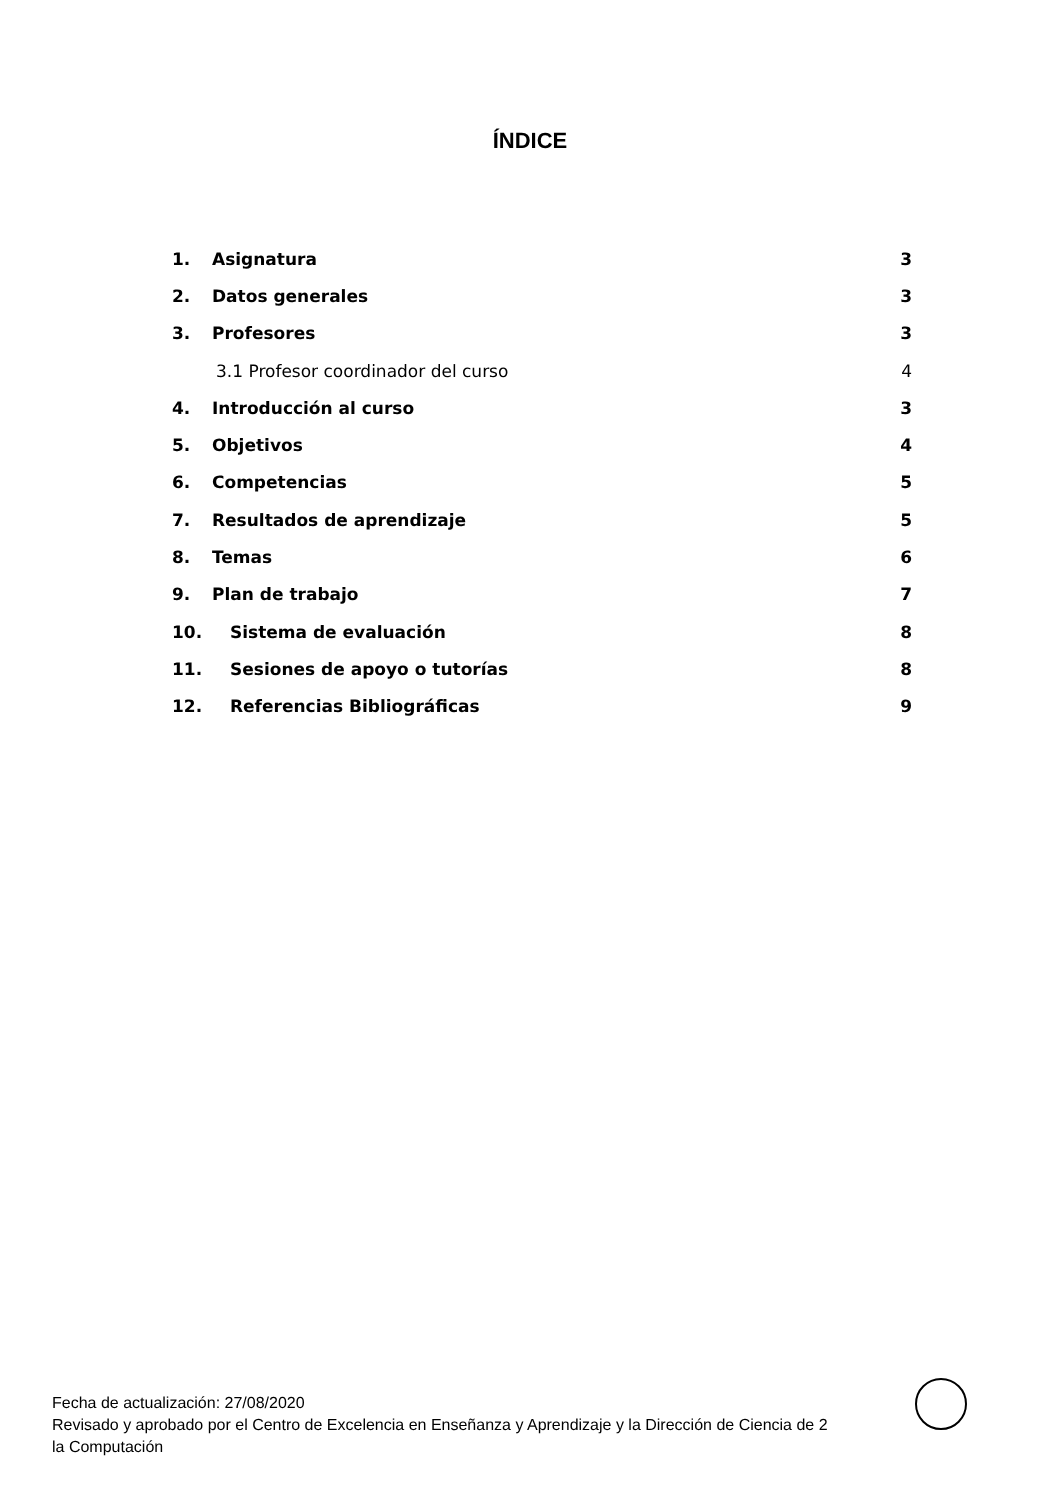ÍNDICE
1. Asignatura 3
2. Datos generales 3
3. Profesores 3
3.1 Profesor coordinador del curso 4
4. Introducción al curso 3
5. Objetivos 4
6. Competencias 5
7. Resultados de aprendizaje 5
8. Temas 6
9. Plan de trabajo 7
10. Sistema de evaluación 8
11. Sesiones de apoyo o tutorías 8
12. Referencias Bibliográficas 9
Fecha de actualización: 27/08/2020
Revisado y aprobado por el Centro de Excelencia en Enseñanza y Aprendizaje y la Dirección de Ciencia de 2
la Computación